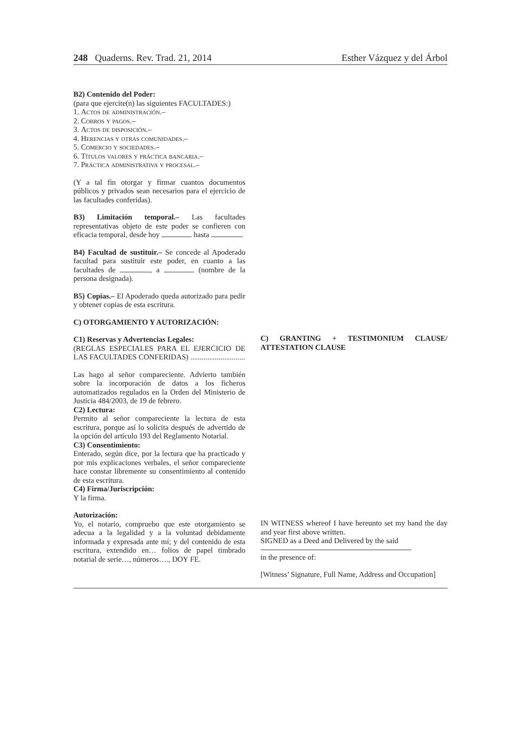248 Quaderns. Rev. Trad. 21, 2014 Esther Vázquez y del Árbol
| B2) Contenido del Poder: (para que ejercite(n) las siguientes FACULTADES:) 1. Actos de administración .– 2. Cobros y pagos .– 3. Actos de disposición .– 4. Herencias y otras comunidades .– 5. Comercio y sociedades .– 6. Títulos valores y práctica bancaria .– 7. Práctica administrativa y procesal .– (Y a tal fin otorgar y firmar cuantos documentos públicos y privados sean necesarios para el ejercicio de las facultades conferidas). B3) Limitación temporal.– Las facultades representativas objeto de este poder se confieren con eficacia temporal, desde hoy hasta . B4) Facultad de sustituir.– Se concede al Apoderado facultad para sustituir este poder, en cuanto a las facultades de , a (nombre de la persona designada). B5) Copias.– El Apoderado queda autorizado para pedir y obtener copias de esta escritura. C) OTORGAMIENTO Y AUTORIZACIÓN: C1) Reservas y Advertencias Legales: (REGLAS ESPECIALES PARA EL EJERCICIO DE LAS FACULTADES CONFERIDAS) ............................. Las hago al señor compareciente. Advierto también sobre la incorporación de datos a los ficheros automatizados regulados en la Orden del Ministerio de Justicia 484/2003, de 19 de febrero. C2) Lectura: Permito al señor compareciente la lectura de esta escritura, porque así lo solicita después de advertido de la opción del artículo 193 del Reglamento Notarial. C3) Consentimiento: Enterado, según dice, por la lectura que ha practicado y por mis explicaciones verbales, el señor compareciente hace constar libremente su consentimiento al contenido de esta escritura. C4) Firma/Juriscripción: Y la firma. Autorización: Yo, el notario, compruebo que este otorgamiento se adecua a la legalidad y a la voluntad debidamente informada y expresada ante mí; y del contenido de esta escritura, extendido en… folios de papel timbrado notarial de serie…, números…., DOY FE. | C) GRANTING + TESTIMONIUM CLAUSE/ ATTESTATION CLAUSE IN WITNESS whereof I have hereunto set my hand the day and year first above written. SIGNED as a Deed and Delivered by the said in the presence of: [Witness’ Signature, Full Name, Address and Occupation] |